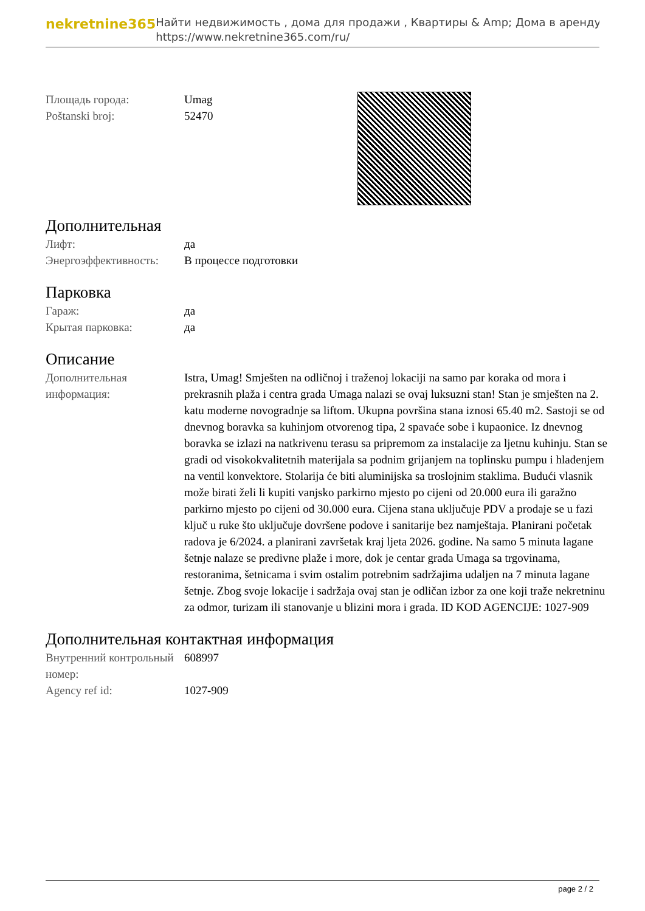nekretnine365
Найти недвижимость , дома для продажи , Квартиры & Amp; Дома в аренду
https://www.nekretnine365.com/ru/
| Площадь города: | Umag |
| Poštanski broj: | 52470 |
Дополнительная
| Лифт: | да |
| Энергоэффективность: | В процессе подготовки |
Парковка
| Гараж: | да |
| Крытая парковка: | да |
Описание
| Дополнительная информация: | Istra, Umag! Smješten na odličnoj i traženoj lokaciji na samo par koraka od mora i prekrasnih plaža i centra grada Umaga nalazi se ovaj luksuzni stan! Stan je smješten na 2. katu moderne novogradnje sa liftom. Ukupna površina stana iznosi 65.40 m2. Sastoji se od dnevnog boravka sa kuhinjom otvorenog tipa, 2 spavaće sobe i kupaonice. Iz dnevnog boravka se izlazi na natkrivenu terasu sa pripremom za instalacije za ljetnu kuhinju. Stan se gradi od visokokvalitetnih materijala sa podnim grijanjem na toplinsku pumpu i hlađenjem na ventil konvektore. Stolarija će biti aluminijska sa troslojnim staklima. Budući vlasnik može birati želi li kupiti vanjsko parkirno mjesto po cijeni od 20.000 eura ili garažno parkirno mjesto po cijeni od 30.000 eura. Cijena stana uključuje PDV a prodaje se u fazi ključ u ruke što uključuje dovršene podove i sanitarije bez namještaja. Planirani početak radova je 6/2024. a planirani završetak kraj ljeta 2026. godine. Na samo 5 minuta lagane šetnje nalaze se predivne plaže i more, dok je centar grada Umaga sa trgovinama, restoranima, šetnicama i svim ostalim potrebnim sadržajima udaljen na 7 minuta lagane šetnje. Zbog svoje lokacije i sadržaja ovaj stan je odličan izbor za one koji traže nekretninu za odmor, turizam ili stanovanje u blizini mora i grada. ID KOD AGENCIJE: 1027-909 |
Дополнительная контактная информация
| Внутренний контрольный номер: | 608997 |
| Agency ref id: | 1027-909 |
page 2 / 2